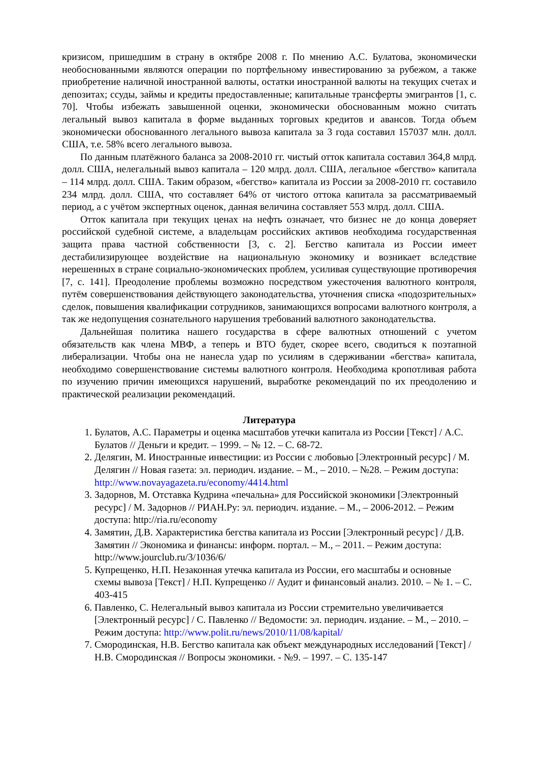кризисом, пришедшим в страну в октябре 2008 г. По мнению А.С. Булатова, экономически необоснованными являются операции по портфельному инвестированию за рубежом, а также приобретение наличной иностранной валюты, остатки иностранной валюты на текущих счетах и депозитах; ссуды, займы и кредиты предоставленные; капитальные трансферты эмигрантов [1, с. 70]. Чтобы избежать завышенной оценки, экономически обоснованным можно считать легальный вывоз капитала в форме выданных торговых кредитов и авансов. Тогда объем экономически обоснованного легального вывоза капитала за 3 года составил 157037 млн. долл. США, т.е. 58% всего легального вывоза.
По данным платёжного баланса за 2008-2010 гг. чистый отток капитала составил 364,8 млрд. долл. США, нелегальный вывоз капитала – 120 млрд. долл. США, легальное «бегство» капитала – 114 млрд. долл. США. Таким образом, «бегство» капитала из России за 2008-2010 гг. составило 234 млрд. долл. США, что составляет 64% от чистого оттока капитала за рассматриваемый период, а с учётом экспертных оценок, данная величина составляет 553 млрд. долл. США.
Отток капитала при текущих ценах на нефть означает, что бизнес не до конца доверяет российской судебной системе, а владельцам российских активов необходима государственная защита права частной собственности [3, с. 2]. Бегство капитала из России имеет дестабилизирующее воздействие на национальную экономику и возникает вследствие нерешенных в стране социально-экономических проблем, усиливая существующие противоречия [7, с. 141]. Преодоление проблемы возможно посредством ужесточения валютного контроля, путём совершенствования действующего законодательства, уточнения списка «подозрительных» сделок, повышения квалификации сотрудников, занимающихся вопросами валютного контроля, а так же недопущения сознательного нарушения требований валютного законодательства.
Дальнейшая политика нашего государства в сфере валютных отношений с учетом обязательств как члена МВФ, а теперь и ВТО будет, скорее всего, сводиться к поэтапной либерализации. Чтобы она не нанесла удар по усилиям в сдерживании «бегства» капитала, необходимо совершенствование системы валютного контроля. Необходима кропотливая работа по изучению причин имеющихся нарушений, выработке рекомендаций по их преодолению и практической реализации рекомендаций.
Литература
1. Булатов, А.С. Параметры и оценка масштабов утечки капитала из России [Текст] / А.С. Булатов // Деньги и кредит. – 1999. – № 12. – С. 68-72.
2. Делягин, М. Иностранные инвестиции: из России с любовью [Электронный ресурс] / М. Делягин // Новая газета: эл. периодич. издание. – М., – 2010. – №28. – Режим доступа: http://www.novayagazeta.ru/economy/4414.html
3. Задорнов, М. Отставка Кудрина «печальна» для Российской экономики [Электронный ресурс] / М. Задорнов // РИАН.Ру: эл. периодич. издание. – М., – 2006-2012. – Режим доступа: http://ria.ru/economy
4. Замятин, Д.В. Характеристика бегства капитала из России [Электронный ресурс] / Д.В. Замятин // Экономика и финансы: информ. портал. – М., – 2011. – Режим доступа: http://www.jourclub.ru/3/1036/6/
5. Купрещенко, Н.П. Незаконная утечка капитала из России, его масштабы и основные схемы вывоза [Текст] / Н.П. Купрещенко // Аудит и финансовый анализ. 2010. – № 1. – С. 403-415
6. Павленко, С. Нелегальный вывоз капитала из России стремительно увеличивается [Электронный ресурс] / С. Павленко // Ведомости: эл. периодич. издание. – М., – 2010. – Режим доступа: http://www.polit.ru/news/2010/11/08/kapital/
7. Смородинская, Н.В. Бегство капитала как объект международных исследований [Текст] / Н.В. Смородинская // Вопросы экономики. - №9. – 1997. – С. 135-147